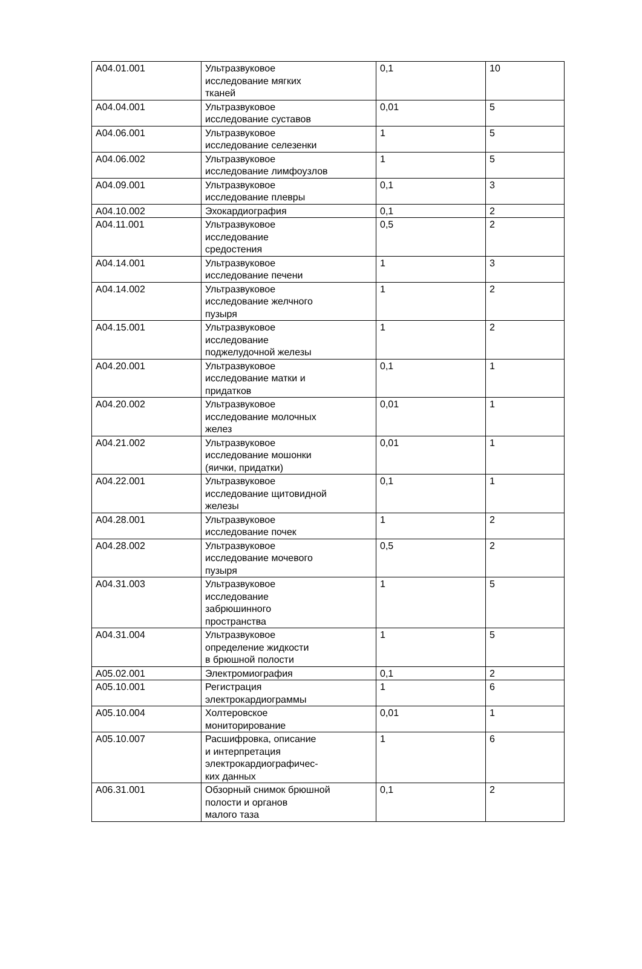| A04.01.001 | Ультразвуковое исследование мягких тканей | 0,1 | 10 |
| A04.04.001 | Ультразвуковое исследование суставов | 0,01 | 5 |
| A04.06.001 | Ультразвуковое исследование селезенки | 1 | 5 |
| A04.06.002 | Ультразвуковое исследование лимфоузлов | 1 | 5 |
| A04.09.001 | Ультразвуковое исследование плевры | 0,1 | 3 |
| A04.10.002 | Эхокардиография | 0,1 | 2 |
| A04.11.001 | Ультразвуковое исследование средостения | 0,5 | 2 |
| A04.14.001 | Ультразвуковое исследование печени | 1 | 3 |
| A04.14.002 | Ультразвуковое исследование желчного пузыря | 1 | 2 |
| A04.15.001 | Ультразвуковое исследование поджелудочной железы | 1 | 2 |
| A04.20.001 | Ультразвуковое исследование матки и придатков | 0,1 | 1 |
| A04.20.002 | Ультразвуковое исследование молочных желез | 0,01 | 1 |
| A04.21.002 | Ультразвуковое исследование мошонки (яички, придатки) | 0,01 | 1 |
| A04.22.001 | Ультразвуковое исследование щитовидной железы | 0,1 | 1 |
| A04.28.001 | Ультразвуковое исследование почек | 1 | 2 |
| A04.28.002 | Ультразвуковое исследование мочевого пузыря | 0,5 | 2 |
| A04.31.003 | Ультразвуковое исследование забрюшинного пространства | 1 | 5 |
| A04.31.004 | Ультразвуковое определение жидкости в брюшной полости | 1 | 5 |
| A05.02.001 | Электромиография | 0,1 | 2 |
| A05.10.001 | Регистрация электрокардиограммы | 1 | 6 |
| A05.10.004 | Холтеровское мониторирование | 0,01 | 1 |
| A05.10.007 | Расшифровка, описание и интерпретация электрокардиографичес- ких данных | 1 | 6 |
| A06.31.001 | Обзорный снимок брюшной полости и органов малого таза | 0,1 | 2 |